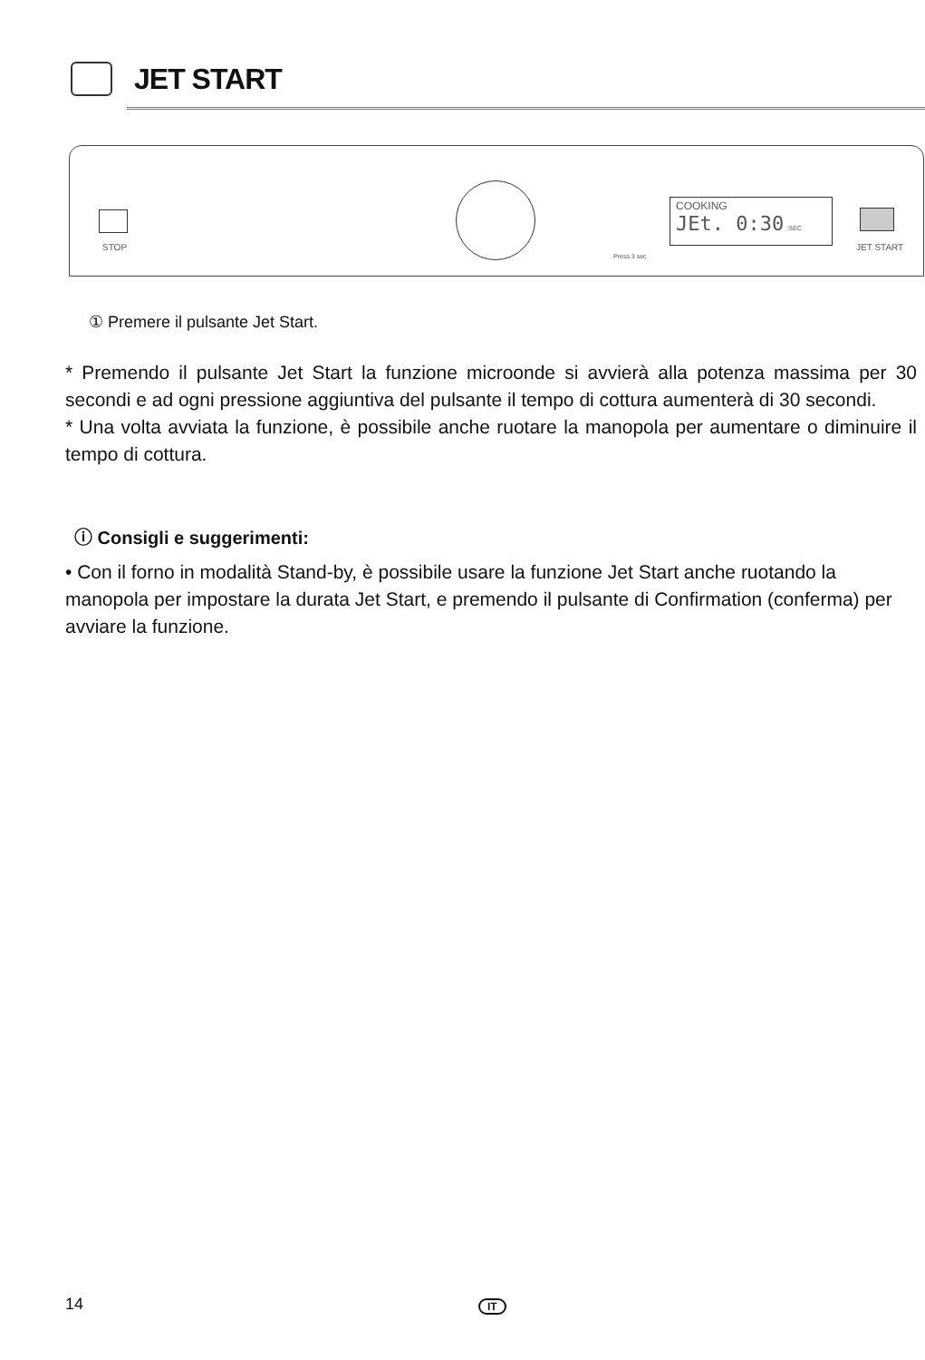JET START
STOP
Press 3 sec
COOKING
JEt. 0:30 :SEC
JET START
① Premere il pulsante Jet Start.
* Premendo il pulsante Jet Start la funzione microonde si avvierà alla potenza massima per 30 secondi e ad ogni pressione aggiuntiva del pulsante il tempo di cottura aumenterà di 30 secondi.
* Una volta avviata la funzione, è possibile anche ruotare la manopola per aumentare o diminuire il tempo di cottura.
ⓘ Consigli e suggerimenti:
• Con il forno in modalità Stand-by, è possibile usare la funzione Jet Start anche ruotando la manopola per impostare la durata Jet Start, e premendo il pulsante di Confirmation (conferma) per avviare la funzione.
14 IT